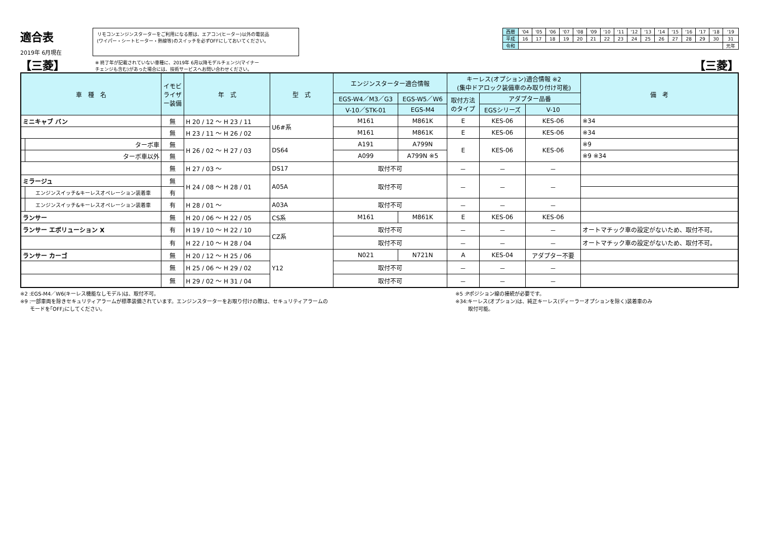適合表
2019年 6月現在
リモコンエンジンスターターをご利用になる際は、エアコン(ヒーター)以外の電装品
(ワイパー・シートヒーター・熱線等)のスイッチを必ずOFFにしておいてください。
| 西暦 | '04 | '05 | '06 | '07 | '08 | '09 | '10 | '11 | '12 | '13 | '14 | '15 | '16 | '17 | '18 | '19 |
| 平成 | 16 | 17 | 18 | 19 | 20 | 21 | 22 | 23 | 24 | 25 | 26 | 27 | 28 | 29 | 30 | 31 |
| 令和 | | | | | | | | | | | | | | | | 元年 |
【三菱】 ※ 終了年が記載されていない車種に、2019年 6月以降モデルチェンジ(マイナー
チェンジも含む)があった場合には、技術サービスへお問い合わせください。
【三菱】
| 車 種 名 | | イモビライザー装備 | 年 式 | 型 式 | エンジンスターター適合情報 | | キーレス(オプション)適合情報 ※2 (集中ドアロック装備車のみ取り付け可能) | | | 備 考 |
| --- | --- | --- | --- | --- | --- | --- | --- | --- | --- | --- |
| | | | | | EGS-W4／M3／G3 | EGS-W5／W6 | 取付方法 のタイプ | アダプター品番 | | |
| | | | | | V-10／STK-01 | EGS-M4 | | EGSシリーズ | V-10 | |
| ミニキャブ バン | | 無 | H 20 / 12 〜 H 23 / 11 | U6#系 | M161 | M861K | E | KES-06 | KES-06 | ※34 |
| | | 無 | H 23 / 11 〜 H 26 / 02 | | M161 | M861K | E | KES-06 | KES-06 | ※34 |
| | ターボ車 | 無 | H 26 / 02 〜 H 27 / 03 | DS64 | A191 | A799N | E | KES-06 | KES-06 | ※9 |
| | ターボ車以外 | 無 | | | A099 | A799N ※5 | | | | ※9 ※34 |
| | | 無 | H 27 / 03 〜 | DS17 | 取付不可 | | － | － | － | |
| ミラージュ | | 無 | H 24 / 08 〜 H 28 / 01 | A05A | 取付不可 | | － | － | － | |
| | エンジンスイッチ&キーレスオペレーション装着車 | 有 | | | | | | | | |
| | エンジンスイッチ&キーレスオペレーション装着車 | 有 | H 28 / 01 〜 | A03A | 取付不可 | | － | － | － | |
| ランサー | | 無 | H 20 / 06 〜 H 22 / 05 | CS系 | M161 | M861K | E | KES-06 | KES-06 | |
| ランサー エボリューション X | | 有 | H 19 / 10 〜 H 22 / 10 | CZ系 | 取付不可 | | － | － | － | オートマチック車の設定がないため、取付不可。 |
| | | 有 | H 22 / 10 〜 H 28 / 04 | | 取付不可 | | － | － | － | オートマチック車の設定がないため、取付不可。 |
| ランサー カーゴ | | 無 | H 20 / 12 〜 H 25 / 06 | Y12 | N021 | N721N | A | KES-04 | アダプター不要 | |
| | | 無 | H 25 / 06 〜 H 29 / 02 | | 取付不可 | | － | － | － | |
| | | 無 | H 29 / 02 〜 H 31 / 04 | | 取付不可 | | － | － | － | |
※2 :EGS-M4／W6(キーレス機能なしモデル)は、取付不可。
※9 :一部車両を除きセキュリティアラームが標準装備されています。エンジンスターターをお取り付けの際は、セキュリティアラームの
モードを｢OFF｣にしてください。
※5 :Pポジション線の接続が必要です。
※34:キーレス(オプション)は、純正キーレス(ディーラーオプションを除く)装着車のみ
取付可能。